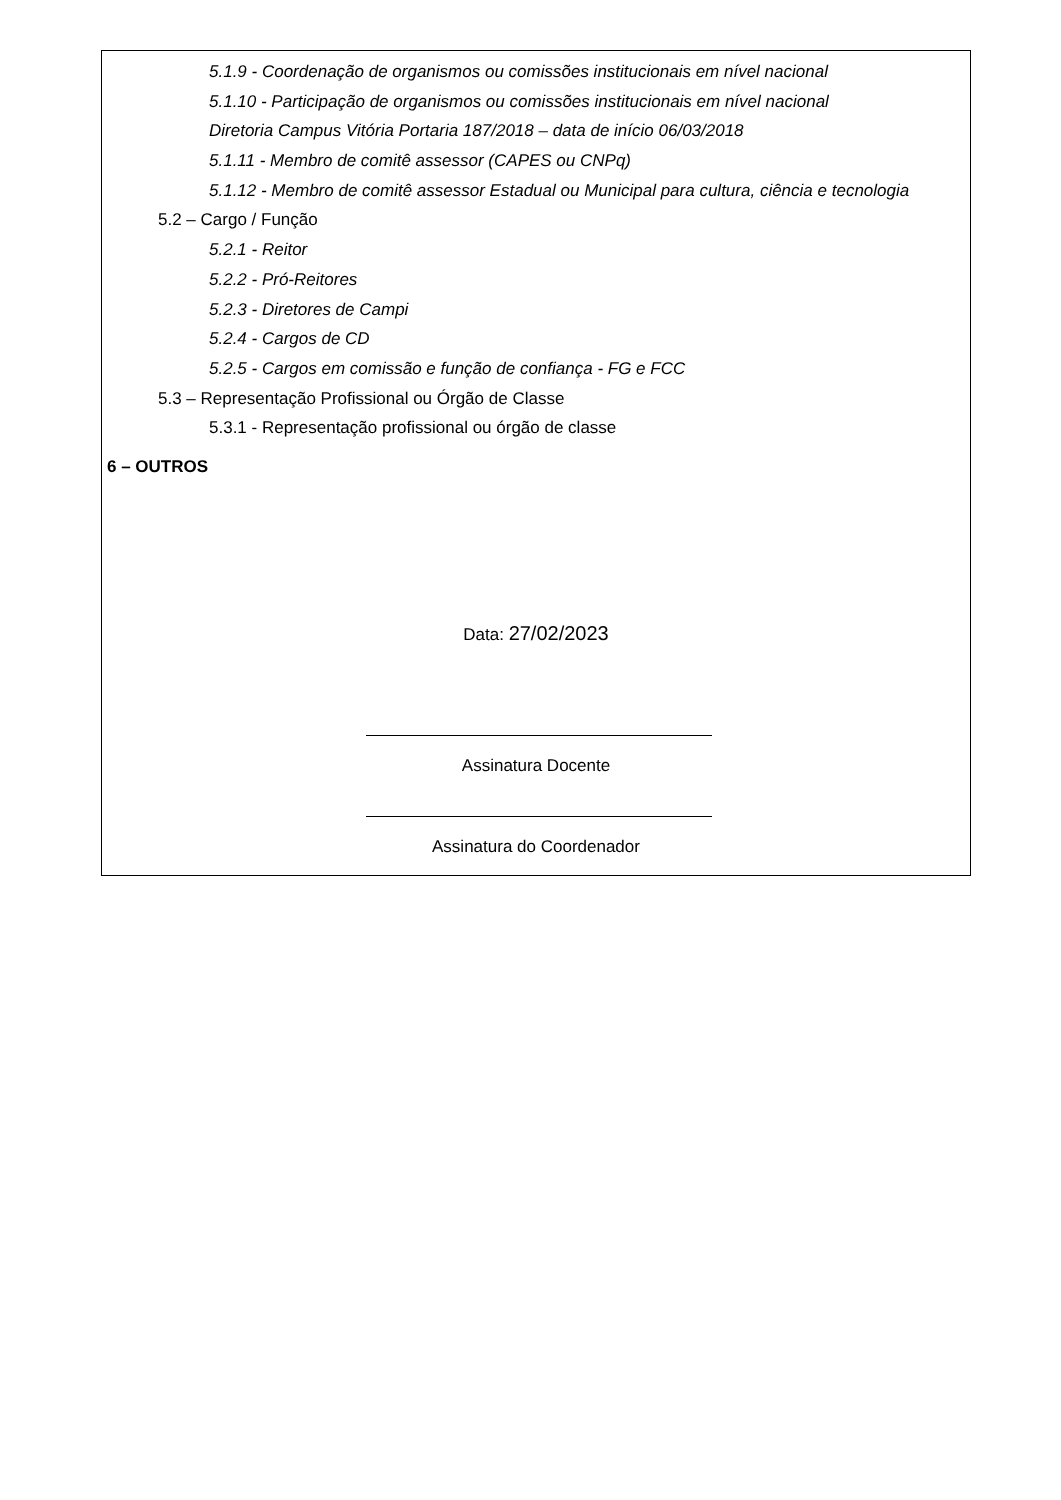5.1.9 - Coordenação de organismos ou comissões institucionais em nível nacional
5.1.10 - Participação de organismos ou comissões institucionais em nível nacional
Diretoria Campus Vitória Portaria 187/2018 – data de início 06/03/2018
5.1.11 - Membro de comitê assessor (CAPES ou CNPq)
5.1.12 - Membro de comitê assessor Estadual ou Municipal para cultura, ciência e tecnologia
5.2 – Cargo / Função
5.2.1 - Reitor
5.2.2 - Pró-Reitores
5.2.3 - Diretores de Campi
5.2.4 - Cargos de CD
5.2.5 - Cargos em comissão e função de confiança - FG e FCC
5.3 – Representação Profissional ou Órgão de Classe
5.3.1 - Representação profissional ou órgão de classe
6 – OUTROS
Data: 27/02/2023
Assinatura Docente
Assinatura do Coordenador